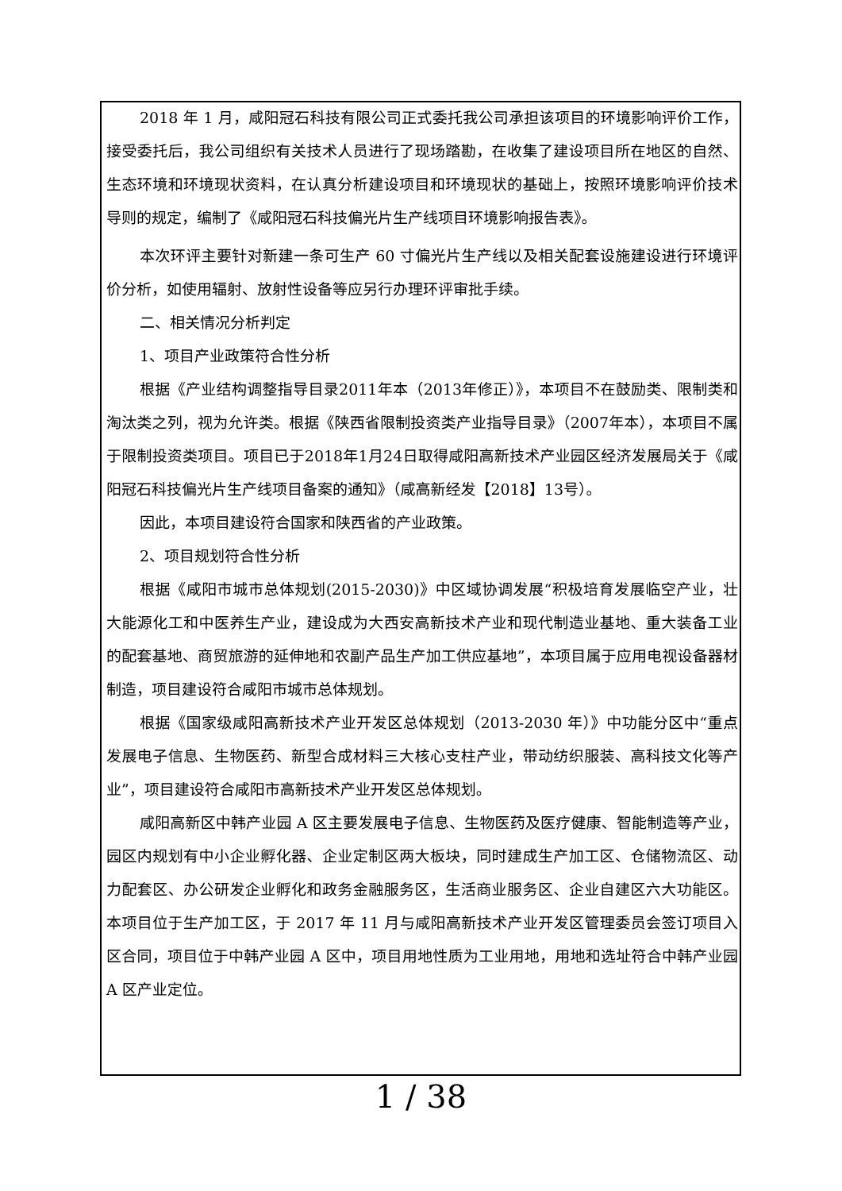2018 年 1 月，咸阳冠石科技有限公司正式委托我公司承担该项目的环境影响评价工作，接受委托后，我公司组织有关技术人员进行了现场踏勘，在收集了建设项目所在地区的自然、生态环境和环境现状资料，在认真分析建设项目和环境现状的基础上，按照环境影响评价技术导则的规定，编制了《咸阳冠石科技偏光片生产线项目环境影响报告表》。
本次环评主要针对新建一条可生产 60 寸偏光片生产线以及相关配套设施建设进行环境评价分析，如使用辐射、放射性设备等应另行办理环评审批手续。
二、相关情况分析判定
1、项目产业政策符合性分析
根据《产业结构调整指导目录2011年本（2013年修正）》，本项目不在鼓励类、限制类和淘汰类之列，视为允许类。根据《陕西省限制投资类产业指导目录》（2007年本），本项目不属于限制投资类项目。项目已于2018年1月24日取得咸阳高新技术产业园区经济发展局关于《咸阳冠石科技偏光片生产线项目备案的通知》（咸高新经发【2018】13号）。
因此，本项目建设符合国家和陕西省的产业政策。
2、项目规划符合性分析
根据《咸阳市城市总体规划(2015-2030)》中区域协调发展“积极培育发展临空产业，壮大能源化工和中医养生产业，建设成为大西安高新技术产业和现代制造业基地、重大装备工业的配套基地、商贸旅游的延伸地和农副产品生产加工供应基地”，本项目属于应用电视设备器材制造，项目建设符合咸阳市城市总体规划。
根据《国家级咸阳高新技术产业开发区总体规划（2013-2030 年）》中功能分区中“重点发展电子信息、生物医药、新型合成材料三大核心支柱产业，带动纺织服装、高科技文化等产业”，项目建设符合咸阳市高新技术产业开发区总体规划。
咸阳高新区中韩产业园 A 区主要发展电子信息、生物医药及医疗健康、智能制造等产业，园区内规划有中小企业孵化器、企业定制区两大板块，同时建成生产加工区、仓储物流区、动力配套区、办公研发企业孵化和政务金融服务区，生活商业服务区、企业自建区六大功能区。本项目位于生产加工区，于 2017 年 11 月与咸阳高新技术产业开发区管理委员会签订项目入区合同，项目位于中韩产业园 A 区中，项目用地性质为工业用地，用地和选址符合中韩产业园 A 区产业定位。
1 / 38